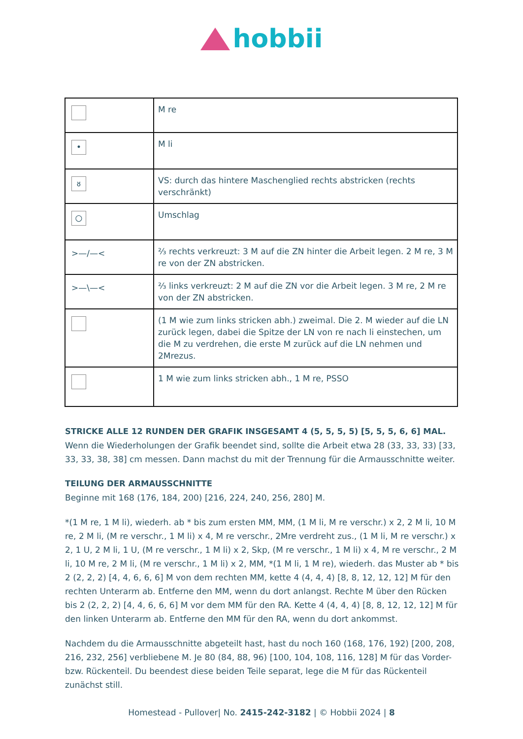hobbii
| | M re |
| • | M li |
| ᴕ | VS: durch das hintere Maschenglied rechts abstricken (rechts verschränkt) |
| ○ | Umschlag |
| >—/—< | ⅔ rechts verkreuzt: 3 M auf die ZN hinter die Arbeit legen. 2 M re, 3 M re von der ZN abstricken. |
| >—\—< | ⅔ links verkreuzt: 2 M auf die ZN vor die Arbeit legen. 3 M re, 2 M re von der ZN abstricken. |
| | (1 M wie zum links stricken abh.) zweimal. Die 2. M wieder auf die LN zurück legen, dabei die Spitze der LN von re nach li einstechen, um die M zu verdrehen, die erste M zurück auf die LN nehmen und 2Mrezus. |
| | 1 M wie zum links stricken abh., 1 M re, PSSO |
STRICKE ALLE 12 RUNDEN DER GRAFIK INSGESAMT 4 (5, 5, 5, 5) [5, 5, 5, 6, 6] MAL.
Wenn die Wiederholungen der Grafik beendet sind, sollte die Arbeit etwa 28 (33, 33, 33) [33, 33, 33, 38, 38] cm messen. Dann machst du mit der Trennung für die Armausschnitte weiter.
TEILUNG DER ARMAUSSCHNITTE
Beginne mit 168 (176, 184, 200) [216, 224, 240, 256, 280] M.
*(1 M re, 1 M li), wiederh. ab * bis zum ersten MM, MM, (1 M li, M re verschr.) x 2, 2 M li, 10 M re, 2 M li, (M re verschr., 1 M li) x 4, M re verschr., 2Mre verdreht zus., (1 M li, M re verschr.) x 2, 1 U, 2 M li, 1 U, (M re verschr., 1 M li) x 2, Skp, (M re verschr., 1 M li) x 4, M re verschr., 2 M li, 10 M re, 2 M li, (M re verschr., 1 M li) x 2, MM, *(1 M li, 1 M re), wiederh. das Muster ab * bis 2 (2, 2, 2) [4, 4, 6, 6, 6] M von dem rechten MM, kette 4 (4, 4, 4) [8, 8, 12, 12, 12] M für den rechten Unterarm ab. Entferne den MM, wenn du dort anlangst. Rechte M über den Rücken bis 2 (2, 2, 2) [4, 4, 6, 6, 6] M vor dem MM für den RA. Kette 4 (4, 4, 4) [8, 8, 12, 12, 12] M für den linken Unterarm ab. Entferne den MM für den RA, wenn du dort ankommst.
Nachdem du die Armausschnitte abgeteilt hast, hast du noch 160 (168, 176, 192) [200, 208, 216, 232, 256] verbliebene M. Je 80 (84, 88, 96) [100, 104, 108, 116, 128] M für das Vorder- bzw. Rückenteil. Du beendest diese beiden Teile separat, lege die M für das Rückenteil zunächst still.
Homestead - Pullover| No. 2415-242-3182 | © Hobbii 2024 | 8